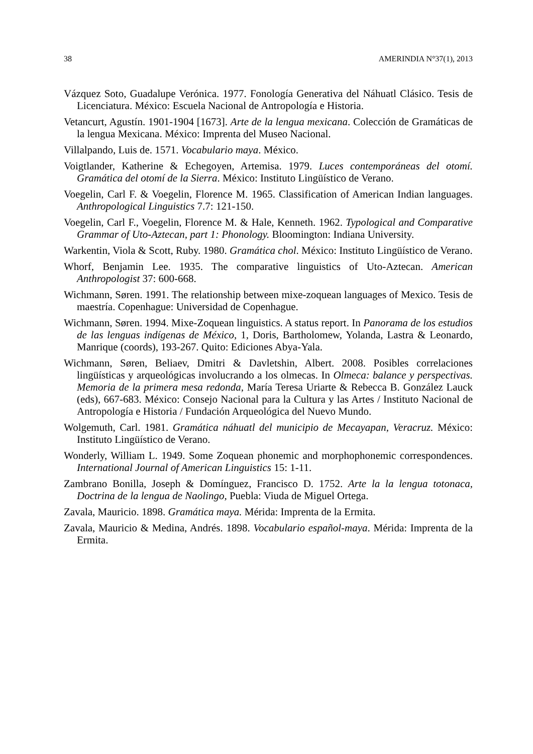38 AMERINDIA N°37(1), 2013
Vázquez Soto, Guadalupe Verónica. 1977. Fonología Generativa del Náhuatl Clásico. Tesis de Licenciatura. México: Escuela Nacional de Antropología e Historia.
Vetancurt, Agustín. 1901-1904 [1673]. Arte de la lengua mexicana. Colección de Gramáticas de la lengua Mexicana. México: Imprenta del Museo Nacional.
Villalpando, Luis de. 1571. Vocabulario maya. México.
Voigtlander, Katherine & Echegoyen, Artemisa. 1979. Luces contemporáneas del otomí. Gramática del otomí de la Sierra. México: Instituto Lingüístico de Verano.
Voegelin, Carl F. & Voegelin, Florence M. 1965. Classification of American Indian languages. Anthropological Linguistics 7.7: 121-150.
Voegelin, Carl F., Voegelin, Florence M. & Hale, Kenneth. 1962. Typological and Comparative Grammar of Uto-Aztecan, part 1: Phonology. Bloomington: Indiana University.
Warkentin, Viola & Scott, Ruby. 1980. Gramática chol. México: Instituto Lingüístico de Verano.
Whorf, Benjamin Lee. 1935. The comparative linguistics of Uto-Aztecan. American Anthropologist 37: 600-668.
Wichmann, Søren. 1991. The relationship between mixe-zoquean languages of Mexico. Tesis de maestría. Copenhague: Universidad de Copenhague.
Wichmann, Søren. 1994. Mixe-Zoquean linguistics. A status report. In Panorama de los estudios de las lenguas indígenas de México, 1, Doris, Bartholomew, Yolanda, Lastra & Leonardo, Manrique (coords), 193-267. Quito: Ediciones Abya-Yala.
Wichmann, Søren, Beliaev, Dmitri & Davletshin, Albert. 2008. Posibles correlaciones lingüísticas y arqueológicas involucrando a los olmecas. In Olmeca: balance y perspectivas. Memoria de la primera mesa redonda, María Teresa Uriarte & Rebecca B. González Lauck (eds), 667-683. México: Consejo Nacional para la Cultura y las Artes / Instituto Nacional de Antropología e Historia / Fundación Arqueológica del Nuevo Mundo.
Wolgemuth, Carl. 1981. Gramática náhuatl del municipio de Mecayapan, Veracruz. México: Instituto Lingüístico de Verano.
Wonderly, William L. 1949. Some Zoquean phonemic and morphophonemic correspondences. International Journal of American Linguistics 15: 1-11.
Zambrano Bonilla, Joseph & Domínguez, Francisco D. 1752. Arte la la lengua totonaca, Doctrina de la lengua de Naolingo, Puebla: Viuda de Miguel Ortega.
Zavala, Mauricio. 1898. Gramática maya. Mérida: Imprenta de la Ermita.
Zavala, Mauricio & Medina, Andrés. 1898. Vocabulario español-maya. Mérida: Imprenta de la Ermita.